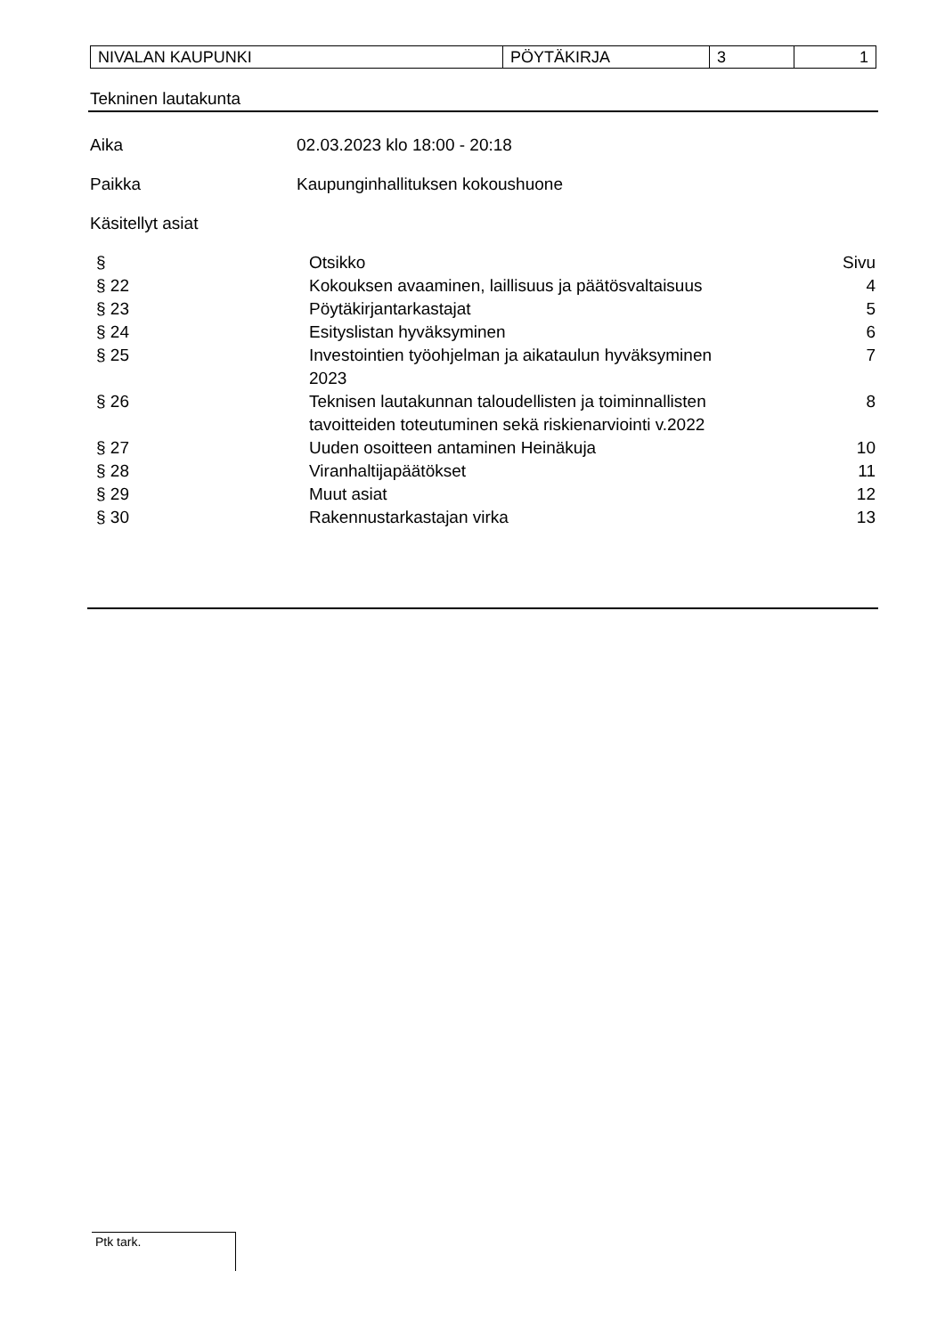| NIVALAN KAUPUNKI | PÖYTÄKIRJA | 3 | 1 |
Tekninen lautakunta
Aika 02.03.2023 klo 18:00 - 20:18
Paikka Kaupunginhallituksen kokoushuone
Käsitellyt asiat
| § | Otsikko | Sivu |
| --- | --- | --- |
| § 22 | Kokouksen avaaminen, laillisuus ja päätösvaltaisuus | 4 |
| § 23 | Pöytäkirjantarkastajat | 5 |
| § 24 | Esityslistan hyväksyminen | 6 |
| § 25 | Investointien työohjelman ja aikataulun hyväksyminen 2023 | 7 |
| § 26 | Teknisen lautakunnan taloudellisten ja toiminnallisten tavoitteiden toteutuminen sekä riskienarviointi v.2022 | 8 |
| § 27 | Uuden osoitteen antaminen Heinäkuja | 10 |
| § 28 | Viranhaltijapäätökset | 11 |
| § 29 | Muut asiat | 12 |
| § 30 | Rakennustarkastajan virka | 13 |
Ptk tark.